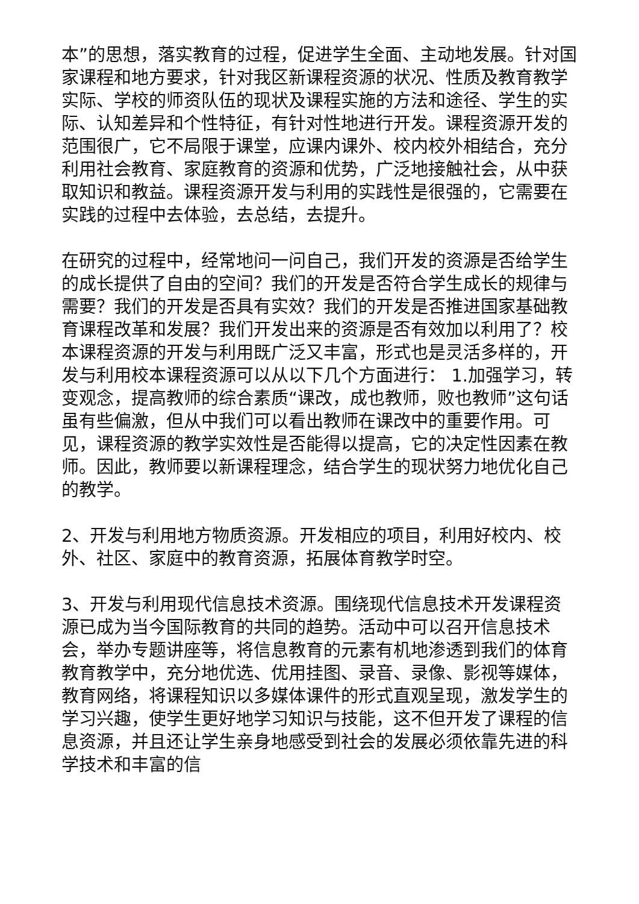本”的思想，落实教育的过程，促进学生全面、主动地发展。针对国家课程和地方要求，针对我区新课程资源的状况、性质及教育教学实际、学校的师资队伍的现状及课程实施的方法和途径、学生的实际、认知差异和个性特征，有针对性地进行开发。课程资源开发的范围很广，它不局限于课堂，应课内课外、校内校外相结合，充分利用社会教育、家庭教育的资源和优势，广泛地接触社会，从中获取知识和教益。课程资源开发与利用的实践性是很强的，它需要在实践的过程中去体验，去总结，去提升。
在研究的过程中，经常地问一问自己，我们开发的资源是否给学生的成长提供了自由的空间？我们的开发是否符合学生成长的规律与需要？我们的开发是否具有实效？我们的开发是否推进国家基础教育课程改革和发展？我们开发出来的资源是否有效加以利用了？校本课程资源的开发与利用既广泛又丰富，形式也是灵活多样的，开发与利用校本课程资源可以从以下几个方面进行： 1.加强学习，转变观念，提高教师的综合素质“课改，成也教师，败也教师”这句话虽有些偏激，但从中我们可以看出教师在课改中的重要作用。可见，课程资源的教学实效性是否能得以提高，它的决定性因素在教师。因此，教师要以新课程理念，结合学生的现状努力地优化自己的教学。
2、开发与利用地方物质资源。开发相应的项目，利用好校内、校外、社区、家庭中的教育资源，拓展体育教学时空。
3、开发与利用现代信息技术资源。围绕现代信息技术开发课程资源已成为当今国际教育的共同的趋势。活动中可以召开信息技术会，举办专题讲座等，将信息教育的元素有机地渗透到我们的体育教育教学中，充分地优选、优用挂图、录音、录像、影视等媒体，教育网络，将课程知识以多媒体课件的形式直观呈现，激发学生的学习兴趣，使学生更好地学习知识与技能，这不但开发了课程的信息资源，并且还让学生亲身地感受到社会的发展必须依靠先进的科学技术和丰富的信